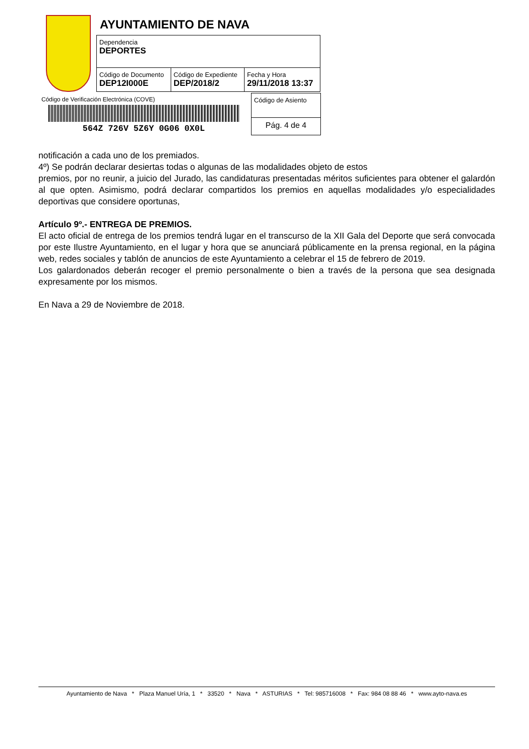AYUNTAMIENTO DE NAVA
| Dependencia DEPORTES | | |
| Código de Documento DEP12I000E | Código de Expediente DEP/2018/2 | Fecha y Hora 29/11/2018 13:37 |
Código de Verificación Electrónica (COVE)
564Z 726V 5Z6Y 0G06 0X0L
| Código de Asiento |
| Pág. 4 de 4 |
notificación a cada uno de los premiados.
4º) Se podrán declarar desiertas todas o algunas de las modalidades objeto de estos
premios, por no reunir, a juicio del Jurado, las candidaturas presentadas méritos suficientes para obtener el galardón al que opten. Asimismo, podrá declarar compartidos los premios en aquellas modalidades y/o especialidades deportivas que considere oportunas,
Artículo 9º.- ENTREGA DE PREMIOS.
El acto oficial de entrega de los premios tendrá lugar en el transcurso de la XII Gala del Deporte que será convocada por este Ilustre Ayuntamiento, en el lugar y hora que se anunciará públicamente en la prensa regional, en la página web, redes sociales y tablón de anuncios de este Ayuntamiento a celebrar el 15 de febrero de 2019.
Los galardonados deberán recoger el premio personalmente o bien a través de la persona que sea designada expresamente por los mismos.
En Nava a 29 de Noviembre de 2018.
Ayuntamiento de Nava * Plaza Manuel Uría, 1 * 33520 * Nava * ASTURIAS * Tel: 985716008 * Fax: 984 08 88 46 * www.ayto-nava.es